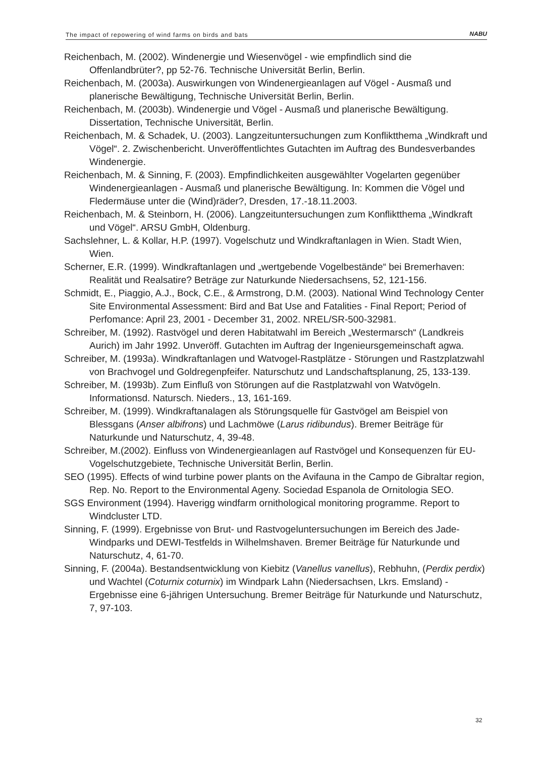The impact of repowering of wind farms on birds and bats NABU
Reichenbach, M. (2002). Windenergie und Wiesenvögel - wie empfindlich sind die Offenlandbrüter?, pp 52-76. Technische Universität Berlin, Berlin.
Reichenbach, M. (2003a). Auswirkungen von Windenergieanlagen auf Vögel - Ausmaß und planerische Bewältigung, Technische Universität Berlin, Berlin.
Reichenbach, M. (2003b). Windenergie und Vögel - Ausmaß und planerische Bewältigung. Dissertation, Technische Universität, Berlin.
Reichenbach, M. & Schadek, U. (2003). Langzeituntersuchungen zum Konfliktthema „Windkraft und Vögel“. 2. Zwischenbericht. Unveröffentlichtes Gutachten im Auftrag des Bundesverbandes Windenergie.
Reichenbach, M. & Sinning, F. (2003). Empfindlichkeiten ausgewählter Vogelarten gegenüber Windenergieanlagen - Ausmaß und planerische Bewältigung. In: Kommen die Vögel und Fledermäuse unter die (Wind)räder?, Dresden, 17.-18.11.2003.
Reichenbach, M. & Steinborn, H. (2006). Langzeituntersuchungen zum Konfliktthema „Windkraft und Vögel“. ARSU GmbH, Oldenburg.
Sachslehner, L. & Kollar, H.P. (1997). Vogelschutz und Windkraftanlagen in Wien. Stadt Wien, Wien.
Scherner, E.R. (1999). Windkraftanlagen und „wertgebende Vogelbestände“ bei Bremerhaven: Realität und Realsatire? Beträge zur Naturkunde Niedersachsens, 52, 121-156.
Schmidt, E., Piaggio, A.J., Bock, C.E., & Armstrong, D.M. (2003). National Wind Technology Center Site Environmental Assessment: Bird and Bat Use and Fatalities - Final Report; Period of Perfomance: April 23, 2001 - December 31, 2002. NREL/SR-500-32981.
Schreiber, M. (1992). Rastvögel und deren Habitatwahl im Bereich „Westermarsch“ (Landkreis Aurich) im Jahr 1992. Unveröff. Gutachten im Auftrag der Ingenieursgemeinschaft agwa.
Schreiber, M. (1993a). Windkraftanlagen und Watvogel-Rastplätze - Störungen und Rastzplatzwahl von Brachvogel und Goldregenpfeifer. Naturschutz und Landschaftsplanung, 25, 133-139.
Schreiber, M. (1993b). Zum Einfluß von Störungen auf die Rastplatzwahl von Watvögeln. Informationsd. Natursch. Nieders., 13, 161-169.
Schreiber, M. (1999). Windkraftanalagen als Störungsquelle für Gastvögel am Beispiel von Blessgans (Anser albifrons) und Lachmöwe (Larus ridibundus). Bremer Beiträge für Naturkunde und Naturschutz, 4, 39-48.
Schreiber, M.(2002). Einfluss von Windenergieanlagen auf Rastvögel und Konsequenzen für EU-Vogelschutzgebiete, Technische Universität Berlin, Berlin.
SEO (1995). Effects of wind turbine power plants on the Avifauna in the Campo de Gibraltar region, Rep. No. Report to the Environmental Ageny. Sociedad Espanola de Ornitologia SEO.
SGS Environment (1994). Haverigg windfarm ornithological monitoring programme. Report to Windcluster LTD.
Sinning, F. (1999). Ergebnisse von Brut- und Rastvogeluntersuchungen im Bereich des Jade-Windparks und DEWI-Testfelds in Wilhelmshaven. Bremer Beiträge für Naturkunde und Naturschutz, 4, 61-70.
Sinning, F. (2004a). Bestandsentwicklung von Kiebitz (Vanellus vanellus), Rebhuhn, (Perdix perdix) und Wachtel (Coturnix coturnix) im Windpark Lahn (Niedersachsen, Lkrs. Emsland) - Ergebnisse eine 6-jährigen Untersuchung. Bremer Beiträge für Naturkunde und Naturschutz, 7, 97-103.
32